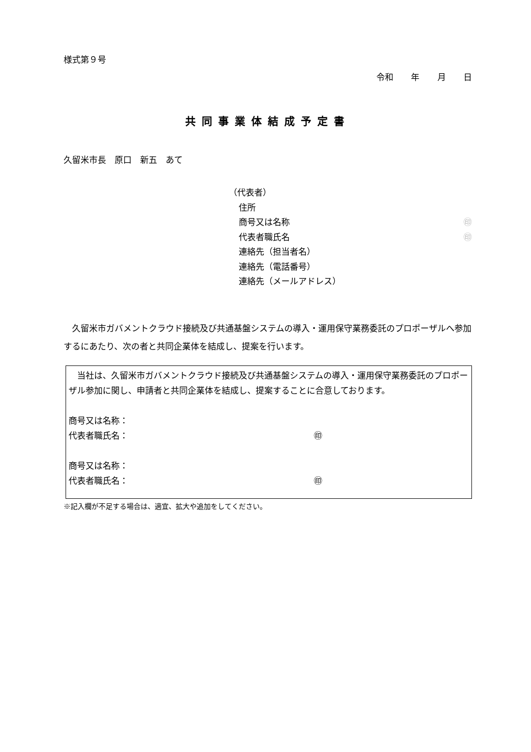様式第９号
令和 年 月 日
共同事業体結成予定書
久留米市長　原口　新五　あて
（代表者）
住所
商号又は名称 ㊞
代表者職氏名 ㊞
連絡先（担当者名）
連絡先（電話番号）
連絡先（メールアドレス）
久留米市ガバメントクラウド接続及び共通基盤システムの導入・運用保守業務委託のプロポーザルへ参加するにあたり、次の者と共同企業体を結成し、提案を行います。
当社は、久留米市ガバメントクラウド接続及び共通基盤システムの導入・運用保守業務委託のプロポーザル参加に関し、申請者と共同企業体を結成し、提案することに合意しております。
商号又は名称：
代表者職氏名： ㊞
商号又は名称：
代表者職氏名： ㊞
※記入欄が不足する場合は、適宜、拡大や追加をしてください。